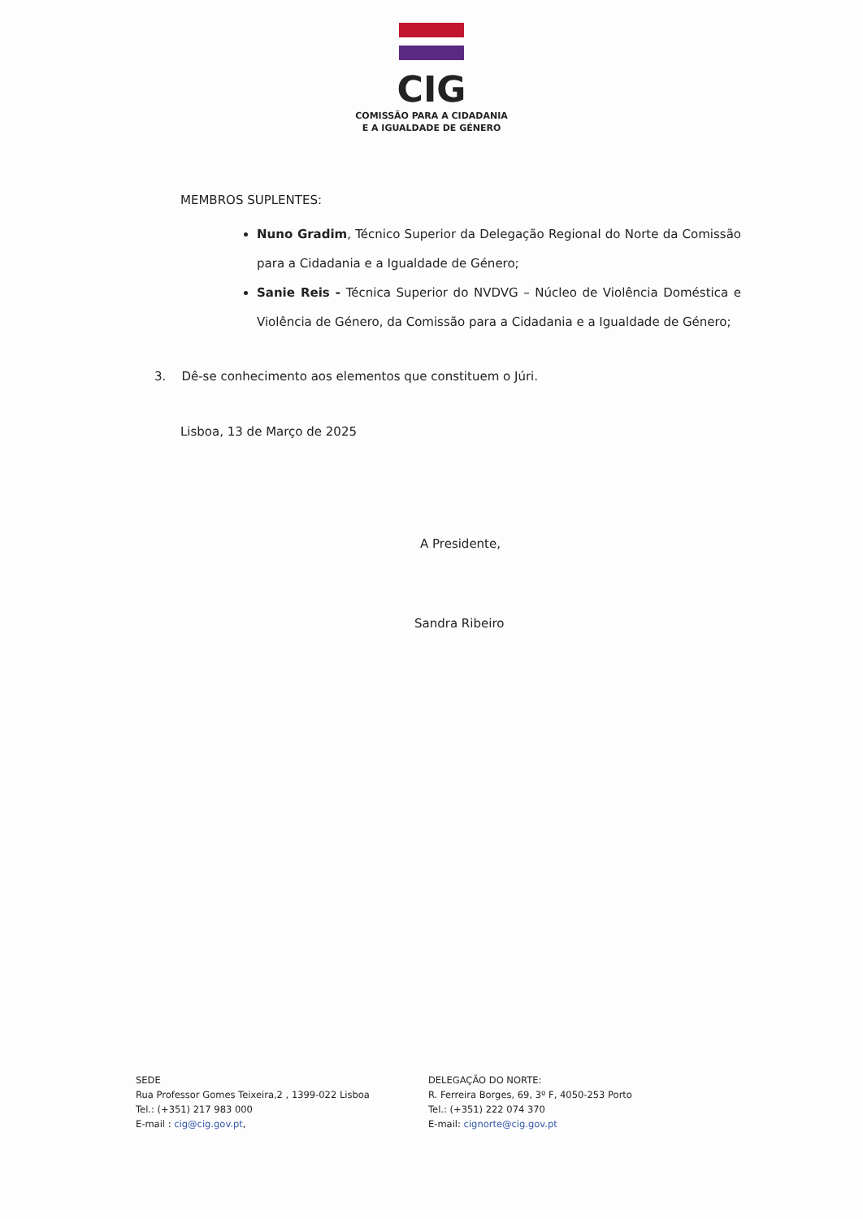CIG
COMISSÃO PARA A CIDADANIA
E A IGUALDADE DE GÉNERO
MEMBROS SUPLENTES:
Nuno Gradim, Técnico Superior da Delegação Regional do Norte da Comissão para a Cidadania e a Igualdade de Género;
Sanie Reis - Técnica Superior do NVDVG – Núcleo de Violência Doméstica e Violência de Género, da Comissão para a Cidadania e a Igualdade de Género;
3. Dê-se conhecimento aos elementos que constituem o Júri.
Lisboa, 13 de Março de 2025
A Presidente,
Sandra Ribeiro
SEDE
Rua Professor Gomes Teixeira,2 , 1399-022 Lisboa
Tel.: (+351) 217 983 000
E-mail : cig@cig.gov.pt,
DELEGAÇÃO DO NORTE:
R. Ferreira Borges, 69, 3º F, 4050-253 Porto
Tel.: (+351) 222 074 370
E-mail: cignorte@cig.gov.pt